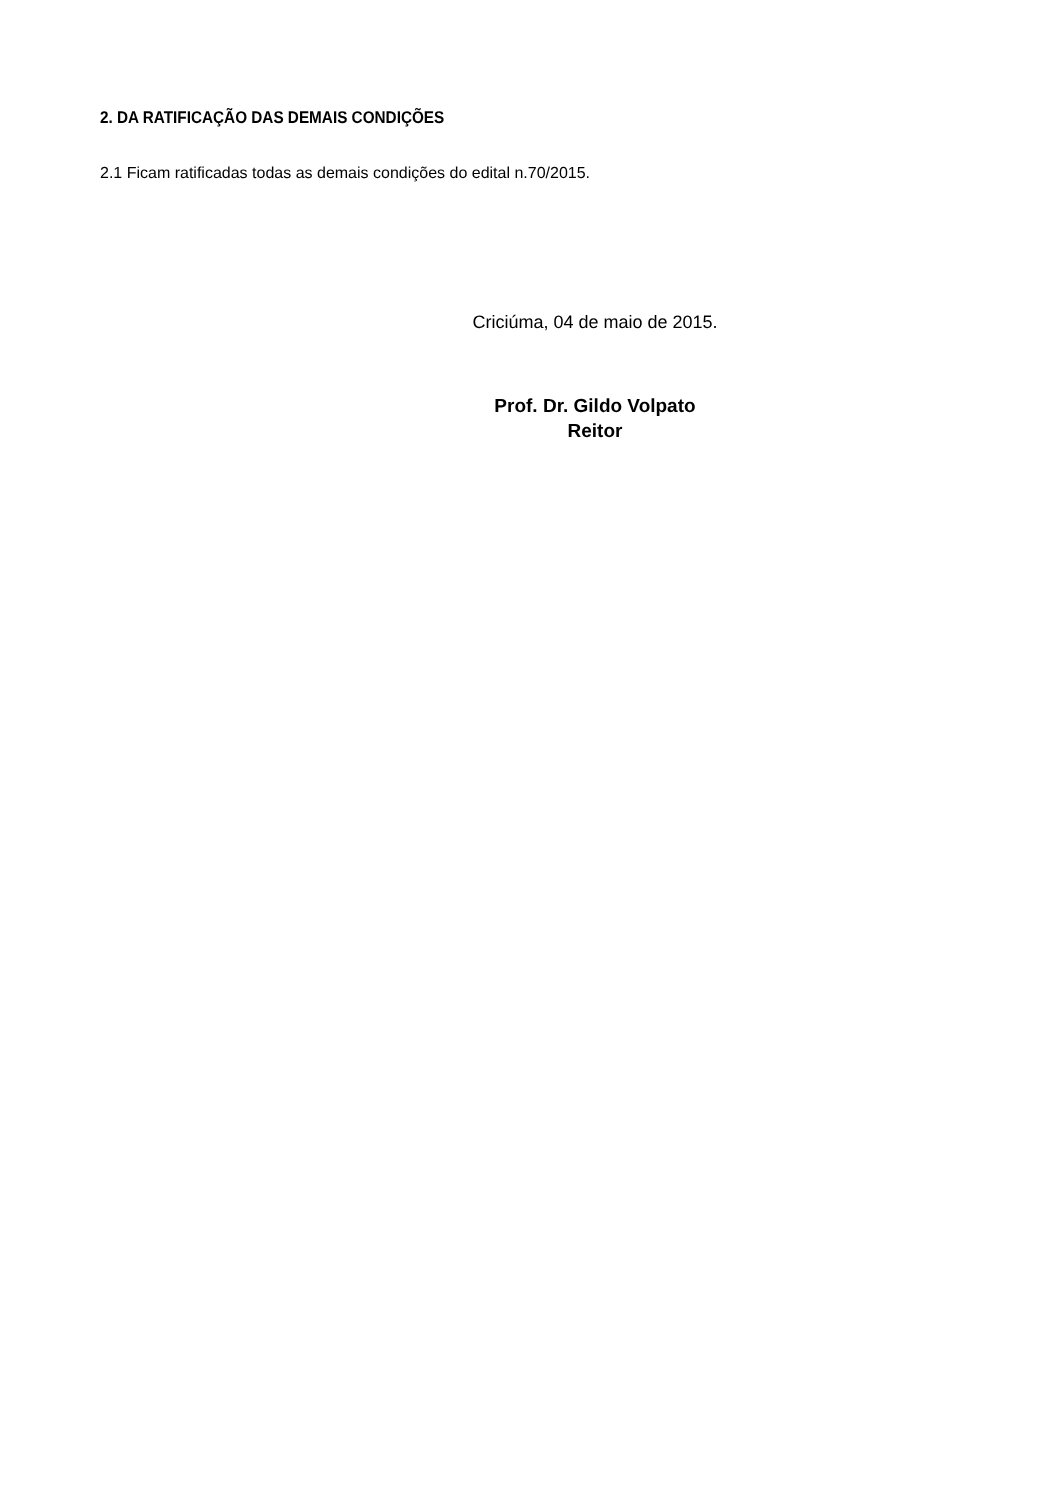2. DA RATIFICAÇÃO DAS DEMAIS CONDIÇÕES
2.1 Ficam ratificadas todas as demais condições do edital n.70/2015.
Criciúma, 04 de maio de 2015.
Prof. Dr. Gildo Volpato
Reitor